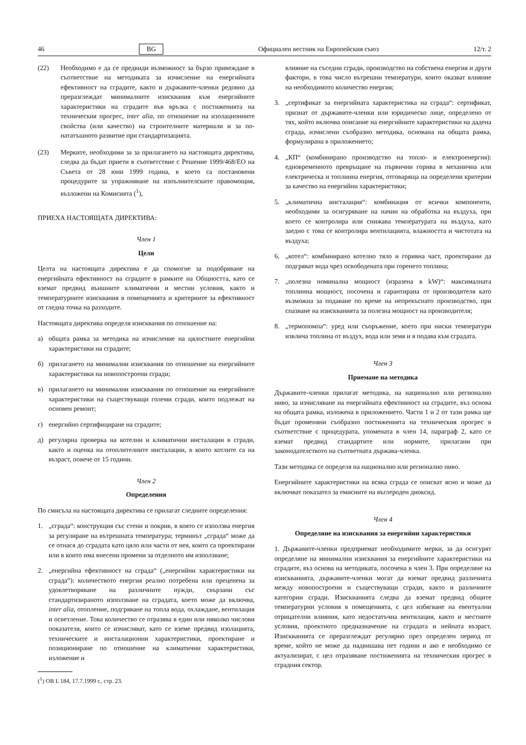46 BG Официален вестник на Европейския съюз 12/т. 2
(22) Необходимо е да се предвиди възможност за бързо привеждане в съответствие на методиката за изчисление на енергийната ефективност на сградите, както и държавите-членки редовно да преразглеждат минималните изисквания към енергийните характеристики на сградите във връзка с постиженията на техническия прогрес, inter alia, по отношение на изолационните свойства (или качество) на строителните материали и за по-нататъшното развитие при стандартизацията.
(23) Мерките, необходими за за прилагането на настоящата директива, следва да бъдат приети в съответствие с Решение 1999/468/ЕО на Съвета от 28 юни 1999 година, в което са постановени процедурите за упражняване на изпълнителските правомощия, възложени на Комисията (<sup>1</sup>),
ПРИЕХА НАСТОЯЩАТА ДИРЕКТИВА:
Член 1
Цели
Целта на настоящата директива е да спомогне за подобряване на енергийната ефективност на сградите в рамките на Общността, като се вземат предвид външните климатични и местни условия, както и температурните изисквания в помещенията и критериите за ефективност от гледна точка на разходите.
Настоящата директива определя изисквания по отношение на:
а) общата рамка за методика на изчисление на цялостните енергийни характеристики на сградите;
б) прилагането на минимални изисквания по отношение на енергийните характеристики на новопостроени сгради;
в) прилагането на минимални изисквания по отношение на енергийните характеристики на съществуващи големи сгради, които подлежат на основен ремонт;
г) енергийно сертифициране на сградите;
д) регулярна проверка на котелни и климатични инсталации в сгради, както и оценка на отоплителните инсталации, в които котлите са на възраст, повече от 15 години.
Член 2
Определения
По смисъла на настоящата директива се прилагат следните определения:
1. „сграда“: конструкция със стени и покрив, в която се използва енергия за регулиране на вътрешната температура; терминът „сграда“ може да се отнася до сградата като цяло или части от нея, които са проектирани или в които има внесени промени за отделното им използване;
2. „енергийна ефективност на сграда“ („енергийни характеристики на сграда“): количеството енергия реално потребена или преценена за удовлетворяване на различните нужди, свързани със стандартизираното използване на сградата, което може да включва, inter alia, отопление, подгряване на топла вода, охлаждане, вентилация и осветление. Това количество се отразява в един или няколко числови показателя, които се изчисляват, като се вземе предвид изолацията, техническите и инсталационни характеристики, проектиране и позициониране по отношение на климатични характеристики, изложение и
(<sup>1</sup>) ОВ L 184, 17.7.1999 г., стр. 23.
влияние на съседни сгради, производство на собствена енергия и други фактори, в това число вътрешни температури, които оказват влияние на необходимото количество енергия;
3. „сертификат за енергийната характеристика на сграда“: сертификат, признат от държавите-членки или юридическо лице, определено от тях, който включва описание на енергийните характеристики на дадена сграда, изчислени съобразно методика, основана на общата рамка, формулирана в приложението;
4. „КП“ (комбинирано производство на топло- и електроенергия): едновременното превръщане на първични горива в механична или електрическа и топлинна енергия, отговаряща на определени критерии за качество на енергийни характеристики;
5. „климатична инсталация“: комбинация от всички компоненти, необходими за осигуряване на начин на обработка на въздуха, при което се контролира или снижава температурата на въздуха, като заедно с това се контролира вентилацията, влажността и чистотата на въздуха;
6. „котел“: комбинирано котелно тяло и горивна част, проектирани да подгряват вода чрез освободената при горенето топлина;
7. „полезна номинална мощност (изразена в kW)“: максималната топлинна мощност, посочена и гарантирана от производителя като възможна за подаване по време на непрекъснато производство, при спазване на изискванията за полезна мощност на производителя;
8. „термопомпа“: уред или съоръжение, което при ниски температури извлича топлина от въздух, вода или земя и я подава към сградата.
Член 3
Приемане на методика
Държавите-членки прилагат методика, на национално или регионално ниво, за изчисляване на енергийната ефективност на сградите, въз основа на общата рамка, изложена в приложението. Части 1 и 2 от тази рамка ще бъдат променяни съобразно постиженията на техническия прогрес в съответствие с процедурата, упомената в член 14, параграф 2, като се вземат предвид стандартите или нормите, прилагани при законодателството на съответната държава-членка.
Тази методика се определя на национално или регионално ниво.
Енергийните характеристики на всяка сграда се описват ясно и може да включват показател за емисиите на въглероден диоксид.
Член 4
Определяне на изисквания за енергийни характеристики
1. Държавите-членки предприемат необходимите мерки, за да осигурят определяне на минимални изисквания за енергийните характеристики на сградите, въз основа на методиката, посочена в член 3. При определяне на изискванията, държавите-членки могат да вземат предвид различията между новопостроени и съществуващи сгради, както и различните категории сгради. Изискванията следва да вземат предвид общите температурни условия в помещенията, с цел избягване на евентуални отрицателни влияния, като недостатъчна вентилация, както и местните условия, проектното предназначение на сградата и нейната възраст. Изискванията се преразглеждат регулярно през определен период от време, който не може да надвишава пет години и ако е необходимо се актуализират, с цел отразяване постиженията на техническия прогрес в сградния сектор.